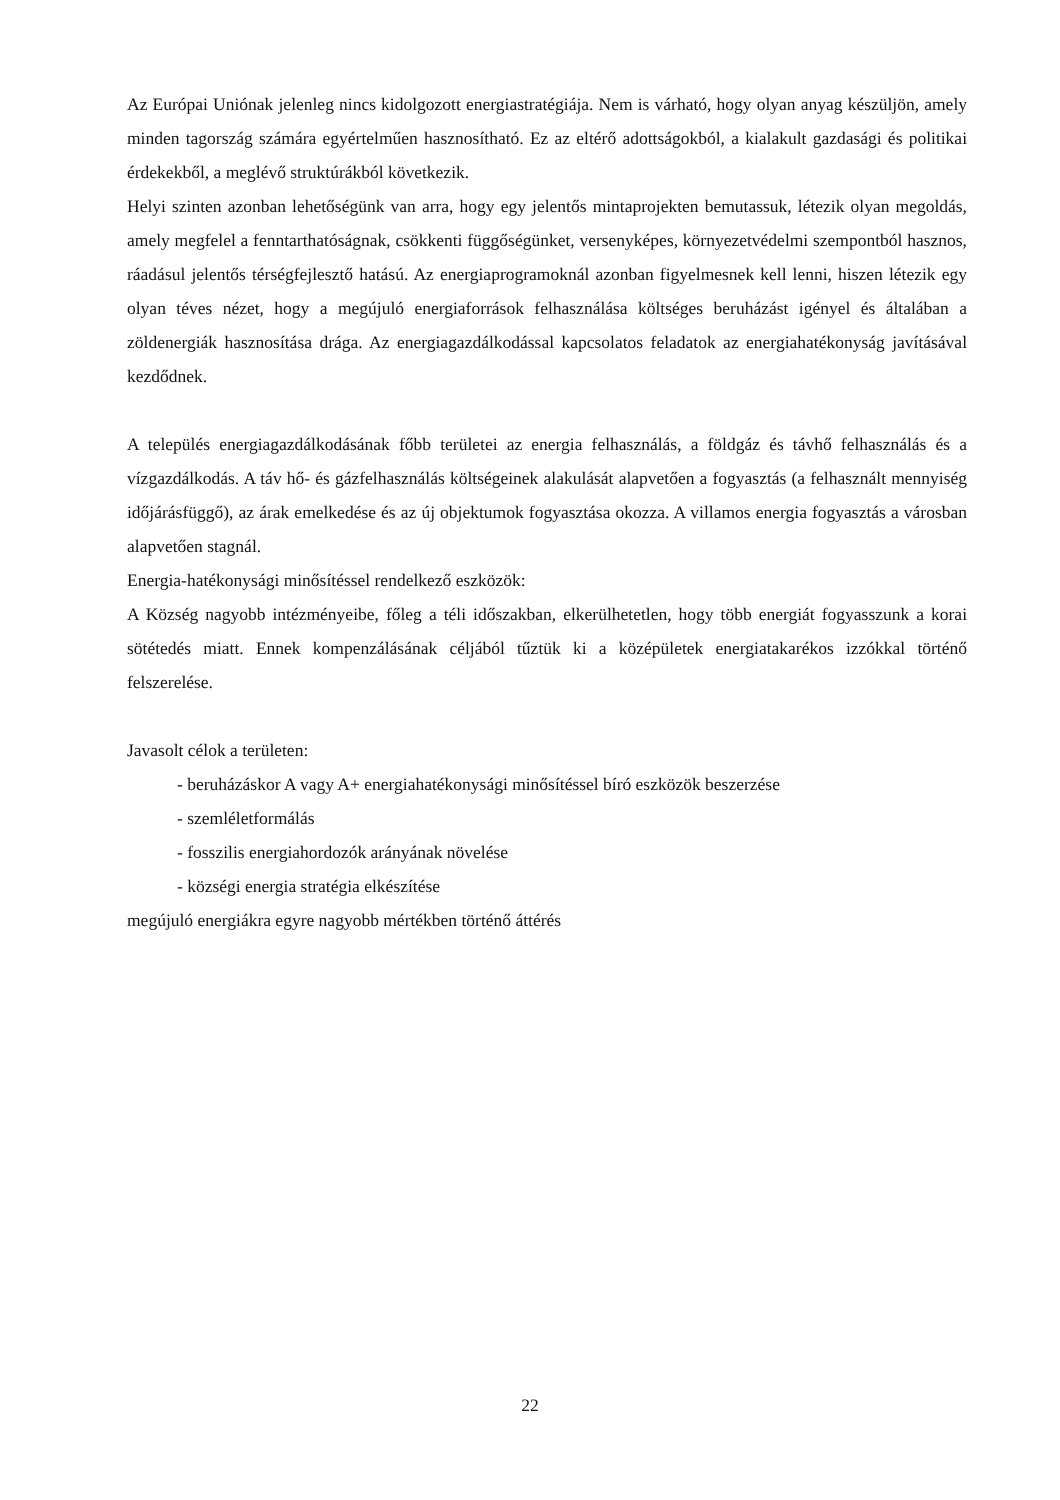Az Európai Uniónak jelenleg nincs kidolgozott energiastratégiája. Nem is várható, hogy olyan anyag készüljön, amely minden tagország számára egyértelműen hasznosítható. Ez az eltérő adottságokból, a kialakult gazdasági és politikai érdekekből, a meglévő struktúrákból következik.
Helyi szinten azonban lehetőségünk van arra, hogy egy jelentős mintaprojekten bemutassuk, létezik olyan megoldás, amely megfelel a fenntarthatóságnak, csökkenti függőségünket, versenyképes, környezetvédelmi szempontból hasznos, ráadásul jelentős térségfejlesztő hatású. Az energiaprogramoknál azonban figyelmesnek kell lenni, hiszen létezik egy olyan téves nézet, hogy a megújuló energiaforrások felhasználása költséges beruházást igényel és általában a zöldenergiák hasznosítása drága. Az energiagazdálkodással kapcsolatos feladatok az energiahatékonyság javításával kezdődnek.
A település energiagazdálkodásának főbb területei az energia felhasználás, a földgáz és távhő felhasználás és a vízgazdálkodás. A táv hő- és gázfelhasználás költségeinek alakulását alapvetően a fogyasztás (a felhasznált mennyiség időjárásfüggő), az árak emelkedése és az új objektumok fogyasztása okozza. A villamos energia fogyasztás a városban alapvetően stagnál.
Energia-hatékonysági minősítéssel rendelkező eszközök:
A Község nagyobb intézményeibe, főleg a téli időszakban, elkerülhetetlen, hogy több energiát fogyasszunk a korai sötétedés miatt. Ennek kompenzálásának céljából tűztük ki a középületek energiatakarékos izzókkal történő felszerelése.
Javasolt célok a területen:
- beruházáskor A vagy A+ energiahatékonysági minősítéssel bíró eszközök beszerzése
- szemléletformálás
- fosszilis energiahordozók arányának növelése
- községi energia stratégia elkészítése
megújuló energiákra egyre nagyobb mértékben történő áttérés
22